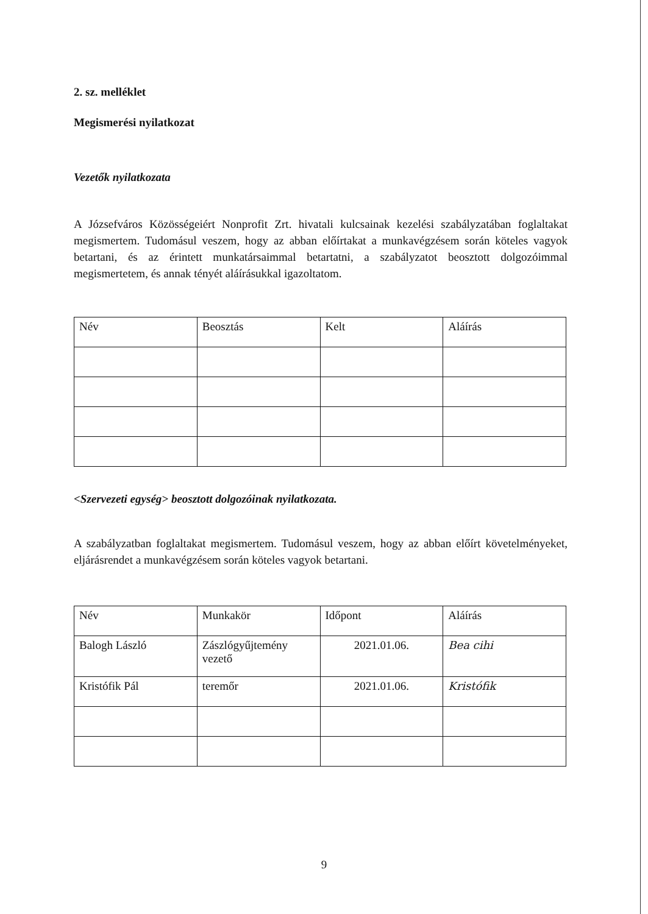2. sz. melléklet
Megismerési nyilatkozat
Vezetők nyilatkozata
A Józsefváros Közösségeiért Nonprofit Zrt. hivatali kulcsainak kezelési szabályzatában foglaltakat megismertem. Tudomásul veszem, hogy az abban előírtakat a munkavégzésem során köteles vagyok betartani, és az érintett munkatársaimmal betartatni, a szabályzatot beosztott dolgozóimmal megismertetem, és annak tényét aláírásukkal igazoltatom.
| Név | Beosztás | Kelt | Aláírás |
<Szervezeti egység> beosztott dolgozóinak nyilatkozata.
A szabályzatban foglaltakat megismertem. Tudomásul veszem, hogy az abban előírt követelményeket, eljárásrendet a munkavégzésem során köteles vagyok betartani.
| Név | Munkakör | Időpont | Aláírás |
| Balogh László | Zászlógyűjtemény vezető | 2021.01.06. | Bea cihi |
| Kristófik Pál | teremőr | 2021.01.06. | Kristófik |
9